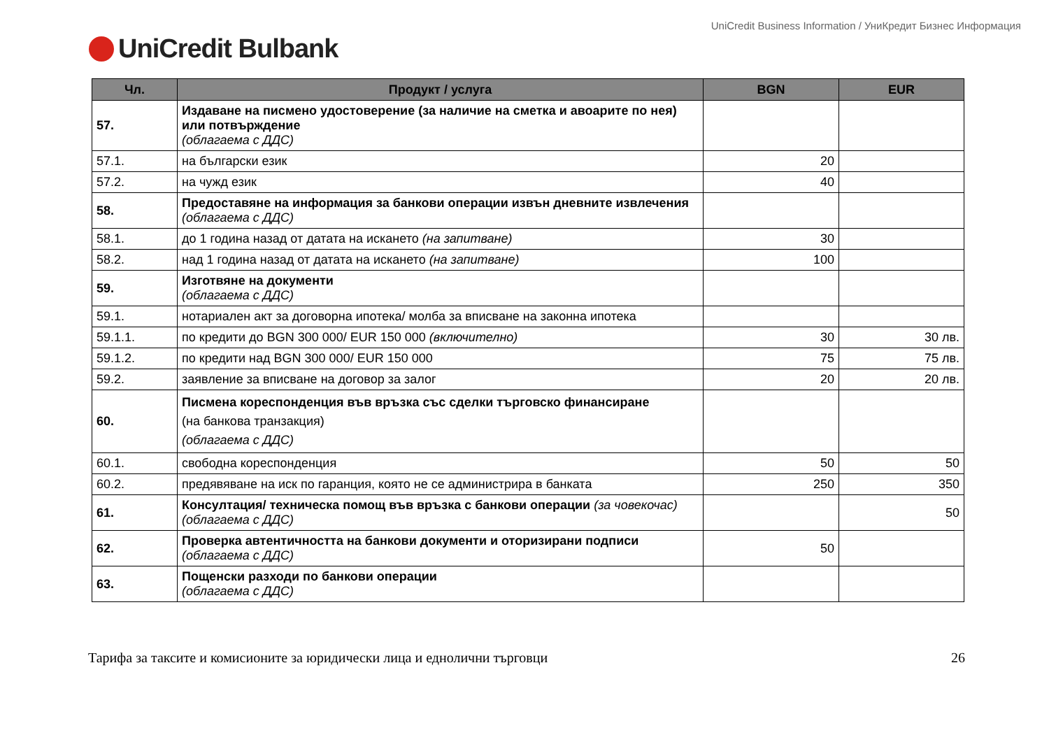UniCredit Business Information / УниКредит Бизнес Информация
UniCredit Bulbank
| Чл. | Продукт / услуга | BGN | EUR |
| --- | --- | --- | --- |
| 57. | Издаване на писмено удостоверение (за наличие на сметка и авоарите по нея) или потвърждение (облагаема с ДДС) | | |
| 57.1. | на български език | 20 | |
| 57.2. | на чужд език | 40 | |
| 58. | Предоставяне на информация за банкови операции извън дневните извлечения (облагаема с ДДС) | | |
| 58.1. | до 1 година назад от датата на искането (на запитване) | 30 | |
| 58.2. | над 1 година назад от датата на искането (на запитване) | 100 | |
| 59. | Изготвяне на документи (облагаема с ДДС) | | |
| 59.1. | нотариален акт за договорна ипотека/ молба за вписване на законна ипотека | | |
| 59.1.1. | по кредити до BGN 300 000/ EUR 150 000 (включително) | 30 | 30 лв. |
| 59.1.2. | по кредити над BGN 300 000/ EUR 150 000 | 75 | 75 лв. |
| 59.2. | заявление за вписване на договор за залог | 20 | 20 лв. |
| 60. | Писмена кореспонденция във връзка със сделки търговско финансиране (на банкова транзакция) (облагаема с ДДС) | | |
| 60.1. | свободна кореспонденция | 50 | 50 |
| 60.2. | предявяване на иск по гаранция, която не се администрира в банката | 250 | 350 |
| 61. | Консултация/ техническа помощ във връзка с банкови операции (за човекочас) (облагаема с ДДС) | | 50 |
| 62. | Проверка автентичността на банкови документи и оторизирани подписи (облагаема с ДДС) | 50 | |
| 63. | Пощенски разходи по банкови операции (облагаема с ДДС) | | |
Тарифа за таксите и комисионите за юридически лица и еднолични търговци 26